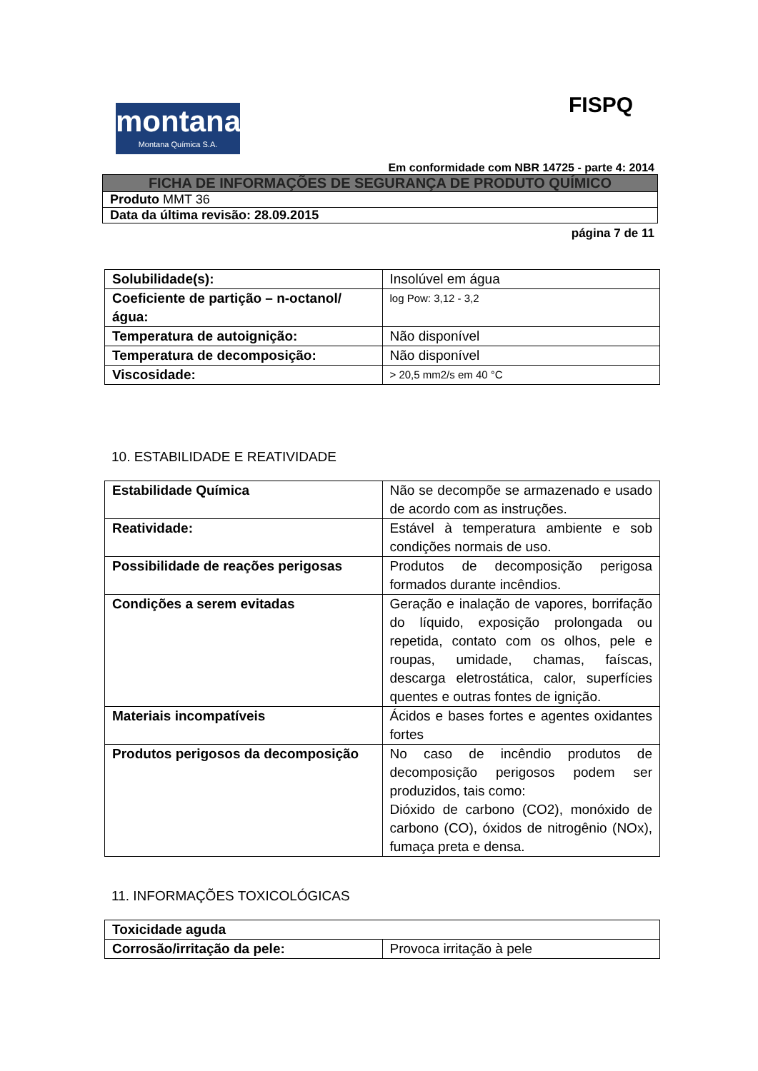FISPQ
montana
Montana Química S.A.
Em conformidade com NBR 14725 - parte 4: 2014
| FICHA DE INFORMAÇÕES DE SEGURANÇA DE PRODUTO QUÍMICO |
| Produto MMT 36 |
| Data da última revisão: 28.09.2015 |
página 7 de 11
| Solubilidade(s): | Insolúvel em água |
| Coeficiente de partição – n-octanol/água: | log Pow: 3,12 - 3,2 |
| Temperatura de autoignição: | Não disponível |
| Temperatura de decomposição: | Não disponível |
| Viscosidade: | > 20,5 mm2/s em 40 °C |
10. ESTABILIDADE E REATIVIDADE
| Estabilidade Química | Não se decompõe se armazenado e usado de acordo com as instruções. |
| Reatividade: | Estável à temperatura ambiente e sob condições normais de uso. |
| Possibilidade de reações perigosas | Produtos de decomposição perigosa formados durante incêndios. |
| Condições a serem evitadas | Geração e inalação de vapores, borrifação do líquido, exposição prolongada ou repetida, contato com os olhos, pele e roupas, umidade, chamas, faíscas, descarga eletrostática, calor, superfícies quentes e outras fontes de ignição. |
| Materiais incompatíveis | Ácidos e bases fortes e agentes oxidantes fortes |
| Produtos perigosos da decomposição | No caso de incêndio produtos de decomposição perigosos podem ser produzidos, tais como: Dióxido de carbono (CO2), monóxido de carbono (CO), óxidos de nitrogênio (NOx), fumaça preta e densa. |
11. INFORMAÇÕES TOXICOLÓGICAS
| Toxicidade aguda | |
| Corrosão/irritação da pele: | Provoca irritação à pele |